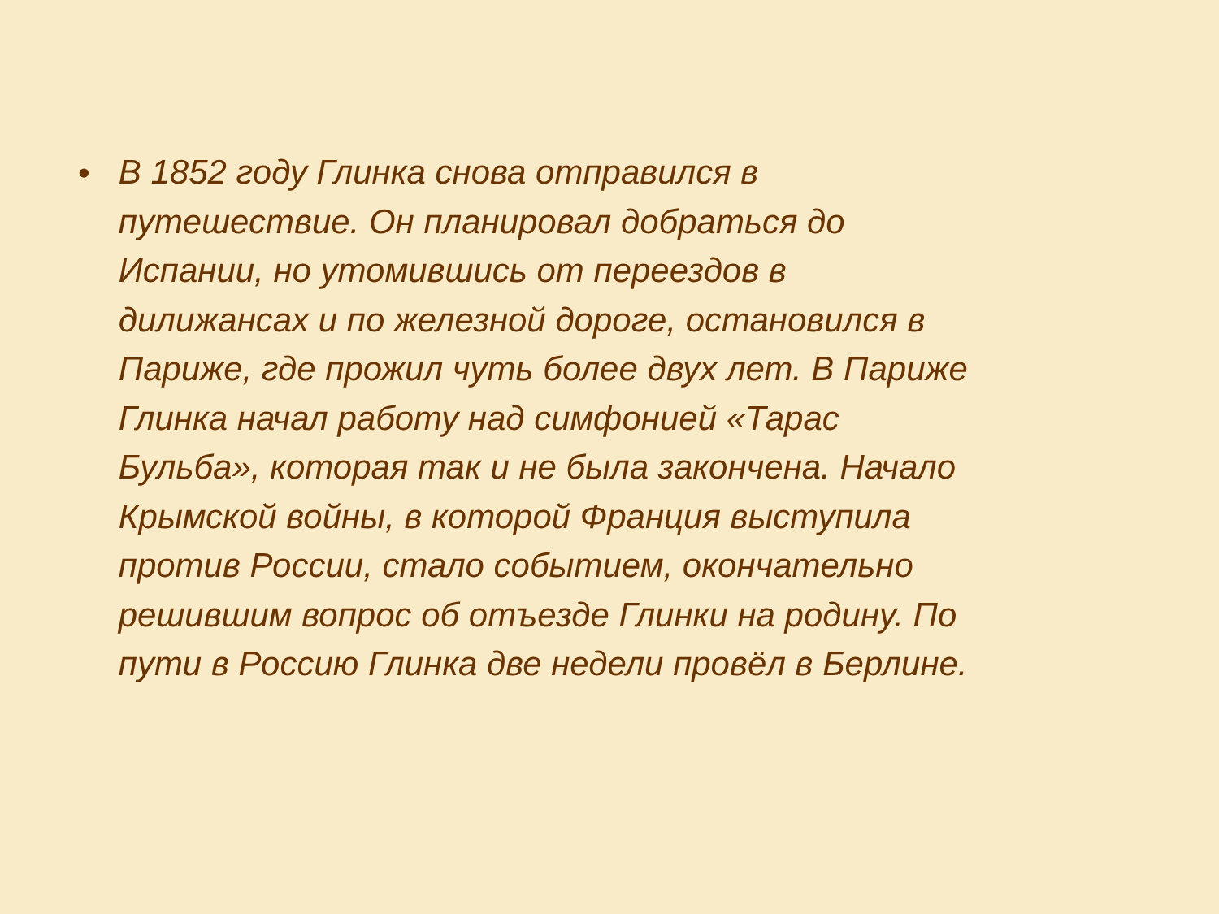•
В 1852 году Глинка снова отправился в
путешествие. Он планировал добраться до
Испании, но утомившись от переездов в
дилижансах и по железной дороге, остановился в
Париже, где прожил чуть более двух лет. В Париже
Глинка начал работу над симфонией «Тарас
Бульба», которая так и не была закончена. Начало
Крымской войны, в которой Франция выступила
против России, стало событием, окончательно
решившим вопрос об отъезде Глинки на родину. По
пути в Россию Глинка две недели провёл в Берлине.